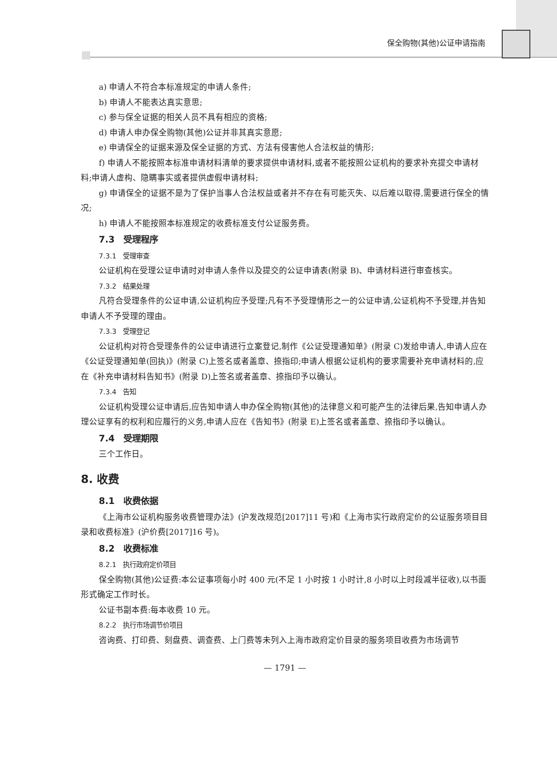保全购物(其他)公证申请指南
a) 申请人不符合本标准规定的申请人条件;
b) 申请人不能表达真实意思;
c) 参与保全证据的相关人员不具有相应的资格;
d) 申请人申办保全购物(其他)公证并非其真实意愿;
e) 申请保全的证据来源及保全证据的方式、方法有侵害他人合法权益的情形;
f) 申请人不能按照本标准申请材料清单的要求提供申请材料,或者不能按照公证机构的要求补充提交申请材料;申请人虚构、隐瞒事实或者提供虚假申请材料;
g) 申请保全的证据不是为了保护当事人合法权益或者并不存在有可能灭失、以后难以取得,需要进行保全的情况;
h) 申请人不能按照本标准规定的收费标准支付公证服务费。
7.3　受理程序
7.3.1　受理审查
公证机构在受理公证申请时对申请人条件以及提交的公证申请表(附录 B)、申请材料进行审查核实。
7.3.2　结果处理
凡符合受理条件的公证申请,公证机构应予受理;凡有不予受理情形之一的公证申请,公证机构不予受理,并告知申请人不予受理的理由。
7.3.3　受理登记
公证机构对符合受理条件的公证申请进行立案登记,制作《公证受理通知单》(附录 C)发给申请人,申请人应在《公证受理通知单(回执)》(附录 C)上签名或者盖章、捺指印;申请人根据公证机构的要求需要补充申请材料的,应在《补充申请材料告知书》(附录 D)上签名或者盖章、捺指印予以确认。
7.3.4　告知
公证机构受理公证申请后,应告知申请人申办保全购物(其他)的法律意义和可能产生的法律后果,告知申请人办理公证享有的权利和应履行的义务,申请人应在《告知书》(附录 E)上签名或者盖章、捺指印予以确认。
7.4　受理期限
三个工作日。
8. 收费
8.1　收费依据
《上海市公证机构服务收费管理办法》(沪发改规范[2017]11 号)和《上海市实行政府定价的公证服务项目目录和收费标准》(沪价费[2017]16 号)。
8.2　收费标准
8.2.1　执行政府定价项目
保全购物(其他)公证费:本公证事项每小时 400 元(不足 1 小时按 1 小时计,8 小时以上时段减半征收),以书面形式确定工作时长。
公证书副本费:每本收费 10 元。
8.2.2　执行市场调节价项目
咨询费、打印费、刻盘费、调查费、上门费等未列入上海市政府定价目录的服务项目收费为市场调节
— 1791 —